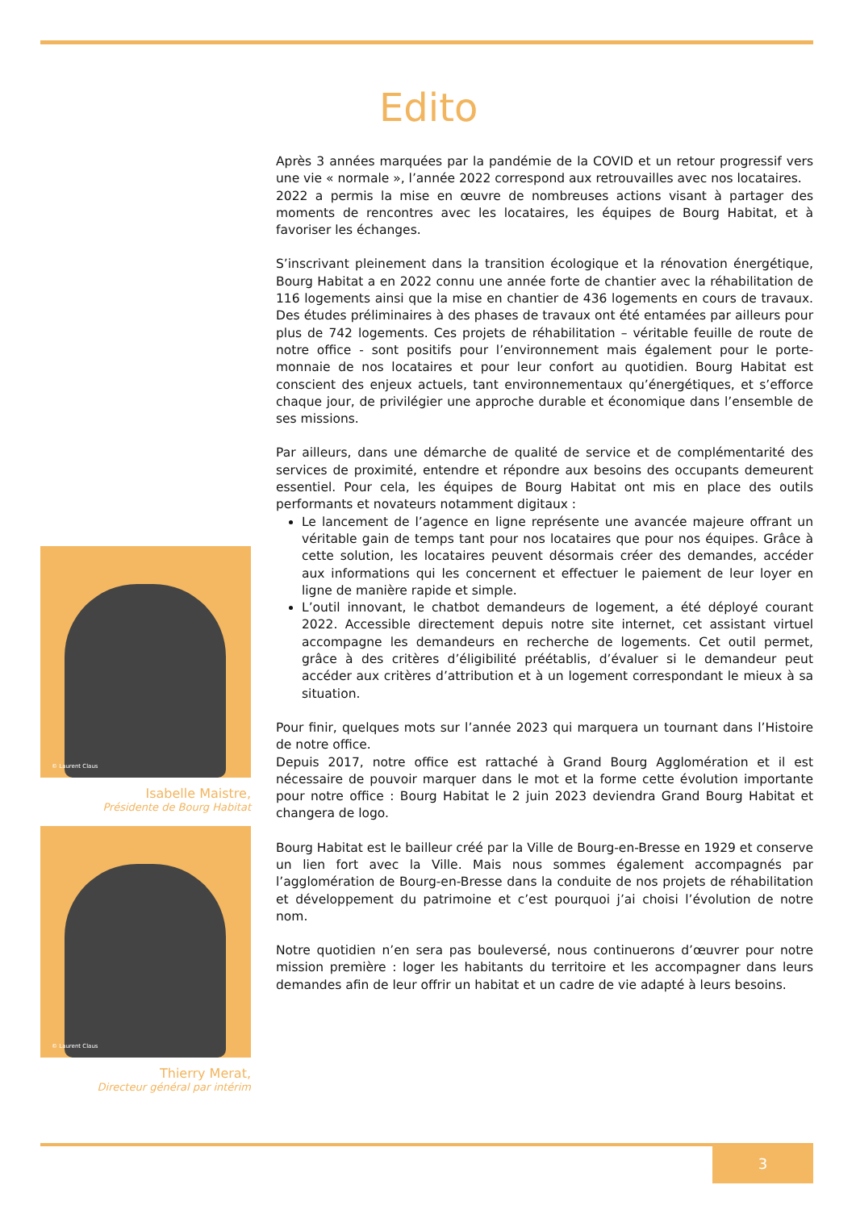Edito
© Laurent Claus
Isabelle Maistre,
Présidente de Bourg Habitat
© Laurent Claus
Thierry Merat,
Directeur général par intérim
Après 3 années marquées par la pandémie de la COVID et un retour progressif vers une vie « normale », l’année 2022 correspond aux retrouvailles avec nos locataires.
2022 a permis la mise en œuvre de nombreuses actions visant à partager des moments de rencontres avec les locataires, les équipes de Bourg Habitat, et à favoriser les échanges.
S’inscrivant pleinement dans la transition écologique et la rénovation énergétique, Bourg Habitat a en 2022 connu une année forte de chantier avec la réhabilitation de 116 logements ainsi que la mise en chantier de 436 logements en cours de travaux. Des études préliminaires à des phases de travaux ont été entamées par ailleurs pour plus de 742 logements. Ces projets de réhabilitation – véritable feuille de route de notre office - sont positifs pour l’environnement mais également pour le porte-monnaie de nos locataires et pour leur confort au quotidien. Bourg Habitat est conscient des enjeux actuels, tant environnementaux qu’énergétiques, et s’efforce chaque jour, de privilégier une approche durable et économique dans l’ensemble de ses missions.
Par ailleurs, dans une démarche de qualité de service et de complémentarité des services de proximité, entendre et répondre aux besoins des occupants demeurent essentiel. Pour cela, les équipes de Bourg Habitat ont mis en place des outils performants et novateurs notamment digitaux :
Le lancement de l’agence en ligne représente une avancée majeure offrant un véritable gain de temps tant pour nos locataires que pour nos équipes. Grâce à cette solution, les locataires peuvent désormais créer des demandes, accéder aux informations qui les concernent et effectuer le paiement de leur loyer en ligne de manière rapide et simple.
L’outil innovant, le chatbot demandeurs de logement, a été déployé courant 2022. Accessible directement depuis notre site internet, cet assistant virtuel accompagne les demandeurs en recherche de logements. Cet outil permet, grâce à des critères d’éligibilité préétablis, d’évaluer si le demandeur peut accéder aux critères d’attribution et à un logement correspondant le mieux à sa situation.
Pour finir, quelques mots sur l’année 2023 qui marquera un tournant dans l’Histoire de notre office.
Depuis 2017, notre office est rattaché à Grand Bourg Agglomération et il est nécessaire de pouvoir marquer dans le mot et la forme cette évolution importante pour notre office : Bourg Habitat le 2 juin 2023 deviendra Grand Bourg Habitat et changera de logo.
Bourg Habitat est le bailleur créé par la Ville de Bourg-en-Bresse en 1929 et conserve un lien fort avec la Ville. Mais nous sommes également accompagnés par l’agglomération de Bourg-en-Bresse dans la conduite de nos projets de réhabilitation et développement du patrimoine et c’est pourquoi j’ai choisi l’évolution de notre nom.
Notre quotidien n’en sera pas bouleversé, nous continuerons d’œuvrer pour notre mission première : loger les habitants du territoire et les accompagner dans leurs demandes afin de leur offrir un habitat et un cadre de vie adapté à leurs besoins.
3